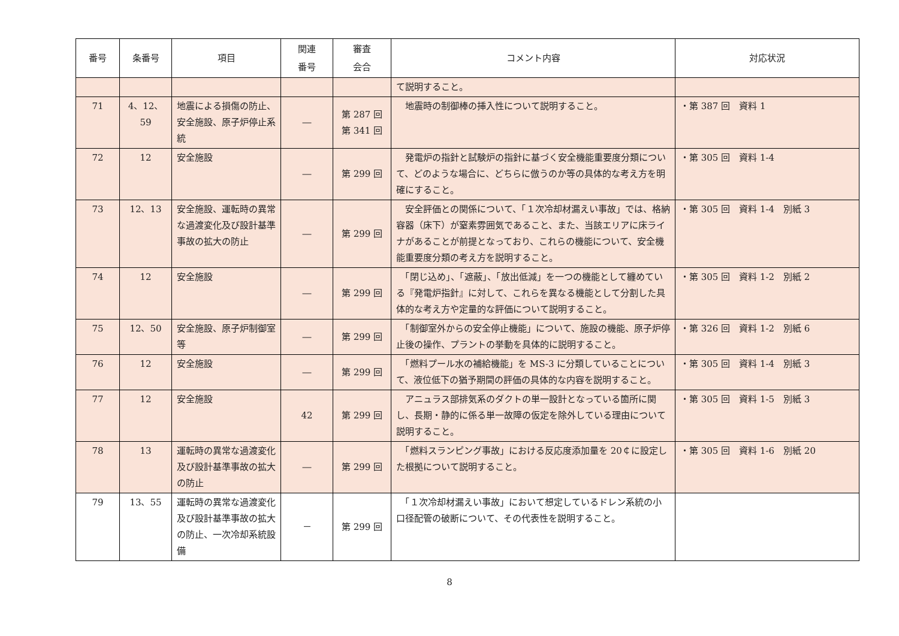| 番号 | 条番号 | 項目 | 関連 番号 | 審査 会合 | コメント内容 | 対応状況 |
| --- | --- | --- | --- | --- | --- | --- |
| | | | | | て説明すること。 | |
| 71 | 4、12、 59 | 地震による損傷の防止、安全施設、原子炉停止系統 | ― | 第 287 回 第 341 回 | 地震時の制御棒の挿入性について説明すること。 | ・第 387 回 資料 1 |
| 72 | 12 | 安全施設 | ― | 第 299 回 | 発電炉の指針と試験炉の指針に基づく安全機能重要度分類について、どのような場合に、どちらに倣うのか等の具体的な考え方を明確にすること。 | ・第 305 回 資料 1-4 |
| 73 | 12、13 | 安全施設、運転時の異常な過渡変化及び設計基準事故の拡大の防止 | ― | 第 299 回 | 安全評価との関係について、「１次冷却材漏えい事故」では、格納容器（床下）が窒素雰囲気であること、また、当該エリアに床ライナがあることが前提となっており、これらの機能について、安全機能重要度分類の考え方を説明すること。 | ・第 305 回 資料 1-4 別紙 3 |
| 74 | 12 | 安全施設 | ― | 第 299 回 | 「閉じ込め」、「遮蔽」、「放出低減」を一つの機能として纏めている『発電炉指針』に対して、これらを異なる機能として分割した具体的な考え方や定量的な評価について説明すること。 | ・第 305 回 資料 1-2 別紙 2 |
| 75 | 12、50 | 安全施設、原子炉制御室等 | ― | 第 299 回 | 「制御室外からの安全停止機能」について、施設の機能、原子炉停止後の操作、プラントの挙動を具体的に説明すること。 | ・第 326 回 資料 1-2 別紙 6 |
| 76 | 12 | 安全施設 | ― | 第 299 回 | 「燃料プール水の補給機能」を MS-3 に分類していることについて、液位低下の猶予期間の評価の具体的な内容を説明すること。 | ・第 305 回 資料 1-4 別紙 3 |
| 77 | 12 | 安全施設 | 42 | 第 299 回 | アニュラス部排気系のダクトの単一設計となっている箇所に関し、長期・静的に係る単一故障の仮定を除外している理由について説明すること。 | ・第 305 回 資料 1-5 別紙 3 |
| 78 | 13 | 運転時の異常な過渡変化及び設計基準事故の拡大の防止 | ― | 第 299 回 | 「燃料スランピング事故」における反応度添加量を 20￠に設定した根拠について説明すること。 | ・第 305 回 資料 1-6 別紙 20 |
| 79 | 13、55 | 運転時の異常な過渡変化及び設計基準事故の拡大の防止、一次冷却系統設備 | － | 第 299 回 | 「１次冷却材漏えい事故」において想定しているドレン系統の小口径配管の破断について、その代表性を説明すること。 | |
8